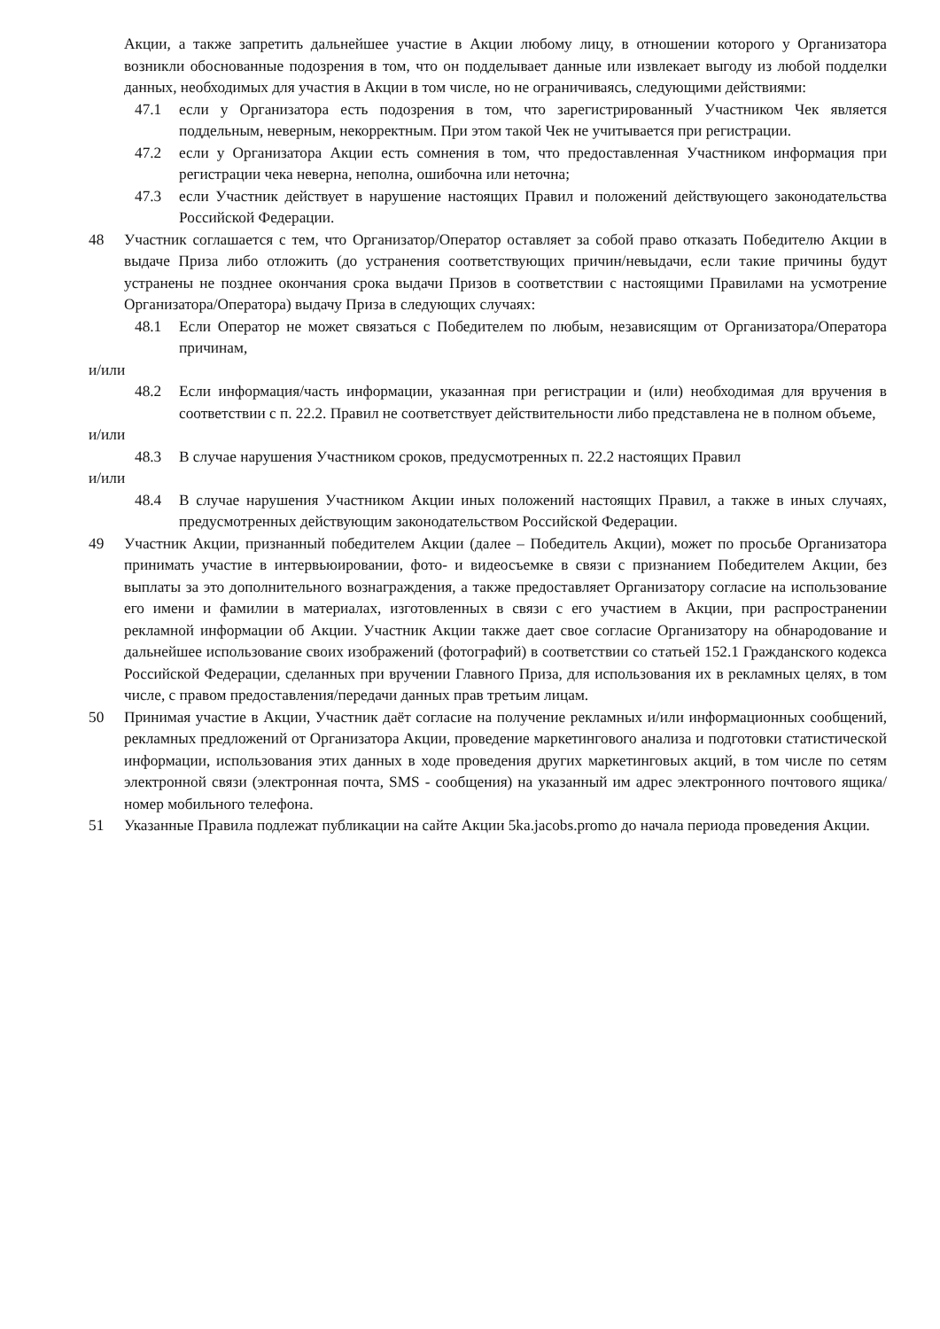Акции, а также запретить дальнейшее участие в Акции любому лицу, в отношении которого у Организатора возникли обоснованные подозрения в том, что он подделывает данные или извлекает выгоду из любой подделки данных, необходимых для участия в Акции в том числе, но не ограничиваясь, следующими действиями:
47.1 если у Организатора есть подозрения в том, что зарегистрированный Участником Чек является поддельным, неверным, некорректным. При этом такой Чек не учитывается при регистрации.
47.2 если у Организатора Акции есть сомнения в том, что предоставленная Участником информация при регистрации чека неверна, неполна, ошибочна или неточна;
47.3 если Участник действует в нарушение настоящих Правил и положений действующего законодательства Российской Федерации.
48 Участник соглашается с тем, что Организатор/Оператор оставляет за собой право отказать Победителю Акции в выдаче Приза либо отложить (до устранения соответствующих причин/невыдачи, если такие причины будут устранены не позднее окончания срока выдачи Призов в соответствии с настоящими Правилами на усмотрение Организатора/Оператора) выдачу Приза в следующих случаях:
48.1 Если Оператор не может связаться с Победителем по любым, независящим от Организатора/Оператора причинам,
и/или
48.2 Если информация/часть информации, указанная при регистрации и (или) необходимая для вручения в соответствии с п. 22.2. Правил не соответствует действительности либо представлена не в полном объеме,
и/или
48.3 В случае нарушения Участником сроков, предусмотренных п. 22.2 настоящих Правил
и/или
48.4 В случае нарушения Участником Акции иных положений настоящих Правил, а также в иных случаях, предусмотренных действующим законодательством Российской Федерации.
49 Участник Акции, признанный победителем Акции (далее – Победитель Акции), может по просьбе Организатора принимать участие в интервьюировании, фото- и видеосъемке в связи с признанием Победителем Акции, без выплаты за это дополнительного вознаграждения, а также предоставляет Организатору согласие на использование его имени и фамилии в материалах, изготовленных в связи с его участием в Акции, при распространении рекламной информации об Акции. Участник Акции также дает свое согласие Организатору на обнародование и дальнейшее использование своих изображений (фотографий) в соответствии со статьей 152.1 Гражданского кодекса Российской Федерации, сделанных при вручении Главного Приза, для использования их в рекламных целях, в том числе, с правом предоставления/передачи данных прав третьим лицам.
50 Принимая участие в Акции, Участник даёт согласие на получение рекламных и/или информационных сообщений, рекламных предложений от Организатора Акции, проведение маркетингового анализа и подготовки статистической информации, использования этих данных в ходе проведения других маркетинговых акций, в том числе по сетям электронной связи (электронная почта, SMS - сообщения) на указанный им адрес электронного почтового ящика/номер мобильного телефона.
51 Указанные Правила подлежат публикации на сайте Акции 5ka.jacobs.promo до начала периода проведения Акции.